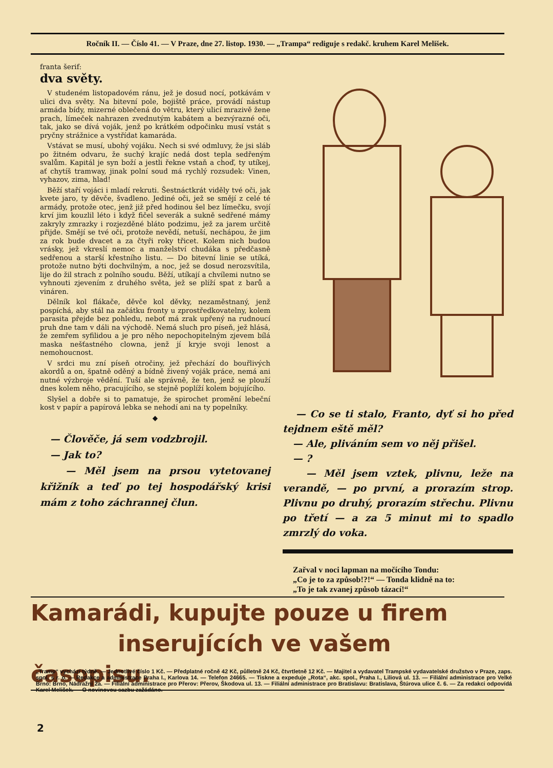Ročník II. — Číslo 41. — V Praze, dne 27. listop. 1930. — „Trampa“ rediguje s redakč. kruhem Karel Melišek.
franta šerif:
dva světy.
V studeném listopadovém ránu, jež je dosud nocí, potkávám v ulici dva světy. Na bitevní pole, bojiště práce, provádí nástup armáda bídy, mizerné oblečená do větru, který ulicí mrazivě žene prach, límeček nahrazen zvednutým kabátem a bezvýrazné oči, tak, jako se dívá voják, jenž po krátkém odpočinku musí vstát s pryčny strážnice a vystřídat kamaráda.
Vstávat se musí, ubohý vojáku. Nech si své odmluvy, že jsi sláb po žitném odvaru, že suchý krajíc nedá dost tepla sedřeným svalům. Kapitál je syn boží a jestli řekne vstaň a choď, ty utíkej, ať chytíš tramway, jinak polní soud má rychlý rozsudek: Vinen, vyhazov, zima, hlad!
Běží staří vojáci i mladí rekruti. Šestnáctkrát viděly tvé oči, jak kvete jaro, ty děvče, švadleno. Jediné oči, jež se smějí z celé té armády, protože otec, jenž již před hodinou šel bez límečku, svojí krví jim kouzlil léto i když fičel severák a sukně sedřené mámy zakryly zmrazky i rozjezděné bláto podzimu, jež za jarem určitě přijde. Smějí se tvé oči, protože nevědí, netuší, nechápou, že jim za rok bude dvacet a za čtyři roky třicet. Kolem nich budou vrásky, jež vkreslí nemoc a manželství chudáka s předčasně sedřenou a starší křestního listu. — Do bitevní linie se utíká, protože nutno býti dochvilným, a noc, jež se dosud nerozsvítila, lije do žil strach z polního soudu. Běží, utíkají a chvílemi nutno se vyhnouti zjevením z druhého světa, jež se plíží spat z barů a vináren.
Dělník kol flákače, děvče kol děvky, nezaměstnaný, jenž pospíchá, aby stál na začátku fronty u zprostředkovatelny, kolem parasita přejde bez pohledu, neboť má zrak upřený na rudnoucí pruh dne tam v dáli na východě. Nemá sluch pro píseň, jež hlásá, že zemřem syfilidou a je pro něho nepochopitelným zjevem bílá maska nešťastného clowna, jenž jí kryje svoji lenost a nemohoucnost.
V srdci mu zní píseň otročiny, jež přechází do bouřlivých akordů a on, špatně oděný a bídně živený voják práce, nemá ani nutné výzbroje vědění. Tuší ale správně, že ten, jenž se plouží dnes kolem něho, pracujícího, se stejně poplíží kolem bojujícího.
Slyšel a dobře si to pamatuje, že spirochet promění lebeční kost v papír a papírová lebka se nehodí ani na ty popelníky.
◆
— Člověče, já sem vodzbrojil.
— Jak to?
— Měl jsem na prsou vytetovanej křižník a teď po tej hospodářský krisi mám z toho záchrannej člun.
— Co se ti stalo, Franto, dyť si ho před tejdnem eště měl?
— Ale, pliváním sem vo něj přišel.
— ?
— Měl jsem vztek, plivnu, leže na verandě, — po první, a prorazím strop. Plivnu po druhý, prorazím střechu. Plivnu po třetí — a za 5 minut mi to spadlo zmrzlý do voka.
Zařval v noci lapman na močícího Tondu:
„Co je to za způsob!?!“ — Tonda klidně na to:
„To je tak zvanej způsob tázací!“
Kamarádi, kupujte pouze u firem
inserujících ve vašem časopisu.
„Tramp“ vychází týdně. — Jednotlivé číslo 1 Kč. — Předplatné ročně 42 Kč, půlletně 24 Kč, čtvrtletně 12 Kč. — Majitel a vydavatel Trampské vydavatelské družstvo v Praze, zaps. spol. s r. o. — Redakce a administrace Praha I., Karlova 14. — Telefon 24665. — Tiskne a expeduje „Rota“, akc. spol., Praha I., Liliová ul. 13. — Filiální administrace pro Velké Brno: Brno, Nádražní 2a. — Filiální administrace pro Přerov: Přerov, Škodova ul. 13. — Filiální administrace pro Bratislavu: Bratislava, Štúrova ulice č. 6. — Za redakci odpovídá Karel Melišek. — O novinovou sazbu zažádáno.
2